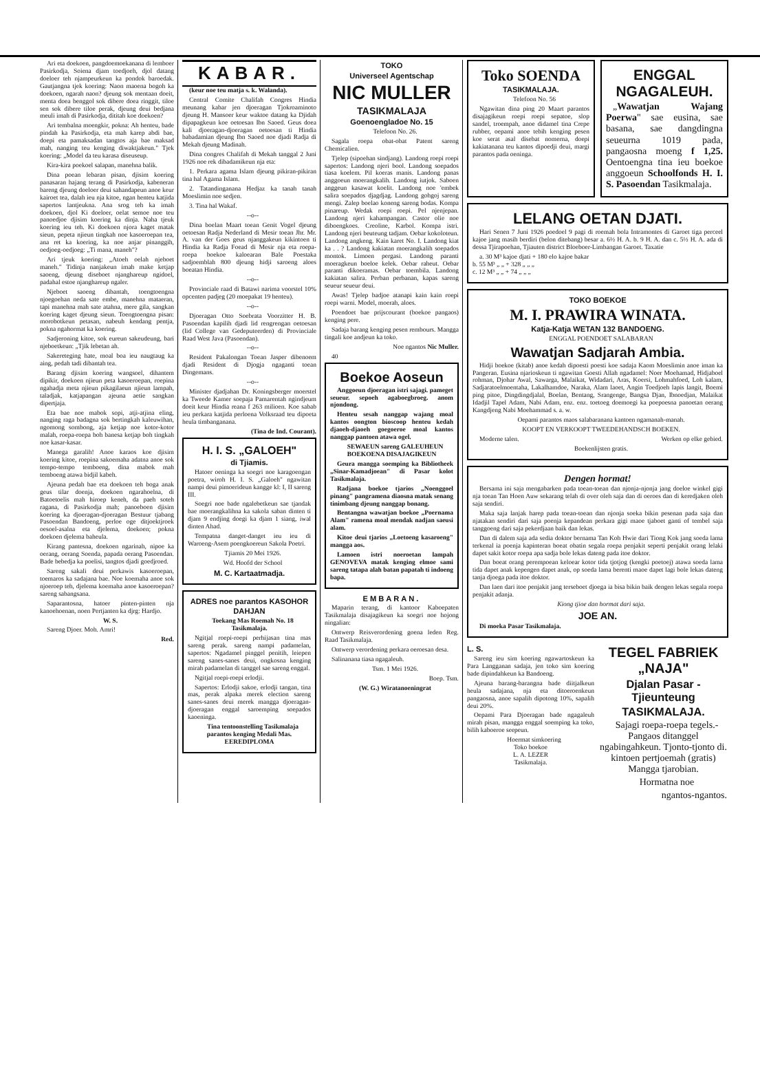Ari eta doekoen, pangdoemoekanana di lemboer Pasirkodja, Soiena djam toedjoeh, djol datang doeloer teh njampeurkeun ka pondok baroedak. Gautjangna tjek koering: Naon maoena bogoh ka doekoen, ngarah naon? djeung sok mentaan doeit, menta doea benggol sok dibere doea ringgit, tiloe sen sok dibere tiloe perak, djeung deui bedjana meuli imah di Pasirkodja, dititah koe doekoen?
Ari tembalna moengkir, pokna: Ah henteu, bade pindah ka Pasirkodja, eta mah karep abdi bae, doepi eta pamaksadan tangtos aja bae maksad mah, nanging teu kenging diwaktjakeun." Tjek koering: „Model da teu karasa diseuseup.
Kira-kira poekoel salapan, manehna balik.
Dina poean lebaran pisan, djisim koering panasaran hajang terang di Pasirkodja, kabeneran bareng djeung doeloer deui sahandapeun anoe keur kairoet tea, dalah ieu nja kitoe, ngan henteu katjida sapertos lantjeukna. Ana srog teh ka imah doekoen, djol Ki doeloer, oelat semoe noe teu panoedjoe djisim koering ka dinja. Naha tjeuk koering ieu teh. Ki doekoen njora kaget matak sieun, pepeta njieun tingkah noe kasoeroepan tea, ana ret ka koering, ka noe anjar pinanggih, oedjoeg-oedjoeg: „Ti mana, maneh"?
Ari tjeuk koering: „Atoeh oelah njeboet maneh." Tidinja nanjakeun imah make ketjap saoeng, djeung diseboet njanghareup ngidoel, padahal estoe njanghareup ngaler.
Njeboet saoeng dibantah, toengtoengna njoegoehan neda sate embe, manehna mataeran, tapi manehna mah sate atahna, mere gila, sangkan koering kaget djeung sieun. Toengtoengna pisan: morobotkeun petasan, nabeuh kendang pentja, pokna ngahormat ka koering.
Sadjeroning kitoe, sok eureun sakeudeung, bari njeboetkeun: „Tjik lebetan ah.
Sakereteging hate, moal boa ieu naugtaug ka aing, pedah tadi dibantah tea.
Barang djisim koering wangsoel, dihantem dipikir, doekoen njieun peta kasoeroepan, roepina ngahadja meta njieun pikagilaeun njieun lampah, taladjak, katjapangan ajeuna aetie sangkan dipertjaja.
Eta bae noe mabok sopi, atji-atjina eling, nanging raga badagna sok bertingkah kaleuwihan, ngomong sombong, aja ketjap noe kotor-kotor malah, roepa-roepa boh banesa ketjap boh tingkah noe kasar-kasar.
Manega garalih! Anoe karaos koe djisim koering kitoe, roepina sakoemaha adatna anoe sok tempo-tempo temboeng, dina mabok mah temboeng atawa bidjil kabeh.
Ajeuna pedah bae eta doekoen teh boga anak geus tilar doenja, doekoen ngarahoelna, di Batoetoelis mah hiroep keneh, da paeh soteh ragana, di Pasirkodja mah; panoeboen djisim koering ka djoeragan-djoeragan Bestuur tjabang Pasoendan Bandoeng, perloe oge ditjoektjroek oesoel-asalna eta djelema, doekoen; pokna doekoen djelema baheula.
Kirang pantesna, doekoen ngarinah, nipoe ka oerang, oerang Soenda, papada oerang Pasoendan. Bade bebedja ka poelisi, tangtos djadi goedjroed.
Sareng sakali deui perkawis kasoeroepan, toemaros ka sadajana bae. Noe koemaha anoe sok njoeroep teh, djelema koemaha anoe kasoeroepan? sareng sabangsana.
Saparantosna, hatoer pinten-pinten nja kanoehoenan, noen Pertjanten ka djrg: Hardjo.
W. S.
Sareng Djoer. Moh. Amri!
Red.
KABAR.
(keur noe teu matja s. k. Walanda).
Central Comite Chalifah Congres Hindia meunang kabar jen djoeragan Tjokroaminoto djeung H. Mansoer keur waktoe datang ka Djidah dipapagkeun koe oetoesan Ibn Saoed. Geus doea kali djoeragan-djoeragan oetoesan ti Hindia babadamian djeung Ibn Saoed noe djadi Radja di Mekah djeung Madinah.
Dina congres Chalifah di Mekah tanggal 2 Juni 1926 noe rek dibadamikeun nja eta:
1. Perkara agama Islam djeung pikiran-pikiran tina hal Agama Islam.
2. Tatandinganana Hedjaz ka tanah tanah Moeslimin noe sedjen.
3. Tina hal Wakaf.
--o--
Dina boelan Maart toean Genit Vogel djeung oetoesan Radja Nederland di Mesir toean Jhr. Mr. A. van der Goes geus njanggakeun kikintoen ti Hindia ka Radja Foead di Mesir nja eta roepa-roepa boekoe kaloearan Bale Poestaka sadjoemblah 800 djeung hidji saroeng aloes boeatan Hindia.
--o--
Provinciale raad di Batawi narima voorstel 10% opcenten padjeg (20 moepakat 19 henteu).
--o--
Djoeragan Otto Soebrata Voorzitter H. B. Pasoendan kapilih djadi lid rengrengan oetoesan (lid College van Gedeputeerden) di Provinciale Raad West Java (Pasoendan).
--o--
Resident Pakalongan Toean Jasper dibenoem djadi Resident di Djogja ngaganti toean Dingemans.
--o--
Minister djadjahan Dr. Koningsberger moerstel ka Tweede Kamer soepaja Pamarentah ngindjeum doeit keur Hindia reana f 263 milioen. Koe sabab ieu perkara katjida perloena Volksraad teu dipoeta heula timbanganana.
(Tina de Ind. Courant).
H. I. S. „GALOEH"
di Tjiamis.
Hatoer oeninga ka soegri noe karagoengan poetra, wiroh H. I. S. „Galoeh" ngawitan nampi deui pimoerideun kangge kl: I, II sareng III.
Soegri noe bade ngalebetkeun sae tjandak bae moerangkalihna ka sakola saban dinten ti djam 9 endjing doegi ka djam 1 siang, iwal dinten Ahad.
Tempatna danget-danget ieu ieu di Waroeng-Asem poengkoereun Sakola Poetri.
Tjiamis 20 Mei 1926.
Wd. Hoofd der School
M. C. Kartaatmadja.
ADRES noe parantos KASOHOR
DAHJAN
Toekang Mas Roemah No. 18 Tasikmalaja.
Ngitjal roepi-roepi perhijasan tina mas sareng perak. sareng nampi padamelan, sapertos: Ngadamel pinggel penitih, leiepen sareng sanes-sanes deui, ongkosna kenging mirah padamelan di tanggel sae sareng enggal.
Ngitjal roepi-roepi erlodji.
Sapertos: Erlodji sakoe, erlodji tangan, tina mas, perak alpaka merek election sareng sanes-sanes deui merek mangga djoeragan-djoeragan enggal saroemping soepados kaoeninga.
Tina tentoonstelling Tasikmalaja parantos kenging Medali Mas. EEREDIPLOMA
TOKO
Universeel Agentschap
NIC MULLER
TASIKMALAJA
Goenoengladoe No. 15
Telefoon No. 26.
Sagala roepa obat-obat Patent sareng Chemicalien.
Tjelep (sipoehan sindjang). Landong roepi roepi sapertos: Landong njeri bool. Landong soepados tiasa koelem. Pil koeras manis. Landong panas anggoeun moerangkalih. Landong iutjok. Saboen anggeun kasawat koelit. Landong noe 'embek salira soepados djagdjag. Landong gohgoj sareng mengi. Zalep boelao koneng sareng bodas. Kompa pinareup. Wedak roepi roepi. Pel njenjepan. Landong njeri kahampangan. Castor olie noe diboengkoes. Creoline, Karbol. Kompa istri. Landong njeri beuteung tadjam. Oebar kokoloteun. Landong angkeng. Kain karet No. I. Landong kiat ka . . ? Landong kakiatan moerangkalih soepados montok. Limoen pergasi. Landong paranti moeragkeun boeloe kelek. Oebar raheut. Oebar paranti dikoeramas. Oebar toembila. Landong kakiatan salira. Perban perbanan, kapas sareng seueur seueur deui.
Awas! Tjelep badjoe atanapi kain kain roepi roepi warni. Model, moerah, aloes.
Poendoet bae prijscourant (boekoe pangaos) kenging pere.
Sadaja barang kenging pesen rembours. Mangga tingali koe andjeun ka toko.
Noe ngantos Nic Muller.
40
Boekoe Aoseun
Anggoeun djoeragan istri sajagi. pameget seueur. sepoeh agaboegbroeg. anom njondong.
Henteu sesah nanggap wajang moal kantos oongton bioscoop henteu kedah djaoeh-djaoeh goegoeroe moal kantos nanggap pantoen atawa ogel.
SEWAEUN sareng GALEUHEUN BOEKOENA DISAJAGIKEUN
Geura mangga soemping ka Bibliotheek „Sinar-Kamadjoean" di Pasar kolot Tasikmalaja.
Radjana boekoe tjarios „Noenggoel pinang" pangramena diaosna matak senang tinimbang djeung nanggap bonang.
Bentangna wawatjan boekoe „Poernama Alam" ramena moal mendak nadjan saeusi alam.
Kitoe deui tjarios „Loetoeng kasaroeng" mangga aos.
Lamoen istri noeroetan lampah GENOVEVA matak kenging elmoe sami sareng tatapa alah batan papatah ti indoeng bapa.
EMBARAN.
Maparin terang, di kantoor Kaboepaten Tasikmalaja disajagikeun ka soegri noe hojong ningalian:
Ontwerp Reisverordening goena leden Reg. Raad Tasikmalaja.
Ontwerp verordening perkara oeroesan desa.
Salinanana tiasa ngagaleuh.
Tsm. 1 Mei 1926.
Boep. Tsm.
(W. G.) Wiratanoeningrat
Toko SOENDA
TASIKMALAJA.
Telefoon No. 56
Ngawitan dina ping 20 Maart parantos disajagikeun roepi roepi sepatoe, slop sandel, troempah, anoe didamel tina Crepe rubber, oepami anoe tebih kenging pesen koe serat asal disebat nomerna, doepi kakiatanana teu kantos dipoedji deui, margi parantos pada oeninga.
ENGGAL NGAGALEUH.
„Wawatjan Wajang Poerwa" sae eusina, sae basana, sae dangdingna seueurna 1019 pada, pangaosna moeng f 1,25. Oentoengna tina ieu boekoe anggoeun Schoolfonds H. I. S. Pasoendan Tasikmalaja.
LELANG OETAN DJATI.
Hari Senen 7 Juni 1926 poedoel 9 pagi di roemah bola Intramontes di Garoet tiga perceel kajoe jang masih berdiri (belon ditebang) besar a. 6½ H. A. b. 9 H. A. dan c. 5½ H. A. ada di dessa Tjirapoehan, Tjiauten district Bloeboer-Limbangan Garoet. Taxatie
a. 30 M³ kajoe djati + 180 elo kajoe bakar
b. 55 M³ „ „ + 328 „ „ „
c. 12 M³ „ „ + 74 „ „ „
TOKO BOEKOE
M. I. PRAWIRA WINATA.
Katja-Katja WETAN 132 BANDOENG.
ENGGAL POENDOET SALABARAN
Wawatjan Sadjarah Ambia.
Hidji boekoe (kitab) anoe kedah dipoesti poesti koe sadaja Kaom Moeslimin anoe iman ka Pangeran. Eusina njarioskeun ti ngawitan Goesti Allah ngadamel: Noer Moehamad, Hidjaboel rohman, Djohar Awal, Sawarga, Malaikat, Widadari, Aras, Koersi, Lohmahfoed, Loh kalam, Sadjaratoelmoentaha, Lakalhamdoe, Naraka, Alam laoet, Angin Toedjoeh lapis langit, Boemi ping pitoe, Dingdingdjalal, Boelan, Bentang, Srangenge, Bangsa Djan, Ibnoedjan, Malaikat Idadjil Tapel Adam, Nabi Adam, enz. enz. toetoeg doemoegi ka poepoesna panoetan oerang Kangdjeng Nabi Moehammad s. a. w.
Oepami parantos maos salabaranana kantoen ngamanah-manah.
KOOPT EN VERKOOPT TWEEDEHANDSCH BOEKEN.
Moderne talen. Werken op elke gebied.
Boekenlijsten gratis.
Dengen hormat!
Bersama ini saja mengabarken pada toean-toean dan njonja-njonja jang doeloe winkel gigi nja toean Tan Hoen Auw sekarang telah di over oleh saja dan di oeroes dan di keredjaken oleh saja sendiri.
Maka saja lanjak harep pada toean-toean dan njonja soeka bikin pesenan pada saja dan njatakan sendiri dari saja poenja kepandean perkara gigi maoe tjaboet ganti of tembel saja tanggoeng dari saja pekerdjaan baik dan lekas.
Dan di dalem saja ada sedia doktor bernama Tan Koh Hwie dari Tiong Kok jang soeda lama terkenal ia poenja kapinteran boeat obatin segala roepa penjakit seperti penjakit orang lelaki dapet sakit kotor roepa apa sadja bole lekas dateng pada itoe doktor.
Dan boeat orang perempoean keloear kotor tida tjotjog (kengki poetoej) atawa soeda lama tida dapet anak kepengen dapet anak, op soeda lama berenti maoe dapet lagi bole lekas dateng tanja djoega pada itoe doktor.
Dan laen dari itoe penjakit jang terseboet djoega ia bisa bikin baik dengen lekas segala roepa penjakit adanja.
Kiong tjioe dan hormat dari saja.
JOE AN.
Di moeka Pasar Tasikmalaja.
L. S.
Sareng ieu sim koering ngawartoskeun ka Para Langganan sadaja, jen toko sim koering bade dipindahkeun ka Bandoeng.
Ajeuna barang-barangna bade diitjalkeun heula sadajana, nja eta ditoeroenkeun pangaosna, anoe sapalih dipotong 10%, sapalih deui 20%.
Oepami Para Djoeragan bade ngagaleuh mirah pisan, mangga enggal soemping ka toko, bilih kaboeroe seepeun.
Hoermat simkoering
Toko boekoe
L. A. LEZER
Tasikmalaja.
TEGEL FABRIEK „NAJA"
Djalan Pasar - Tjieunteung
TASIKMALAJA.
Sajagi roepa-roepa tegels.- Pangaos ditanggel ngabingahkeun. Tjonto-tjonto di. kintoen pertjoemah (gratis) Mangga tjarobian.
Hormatna noe
ngantos-ngantos.